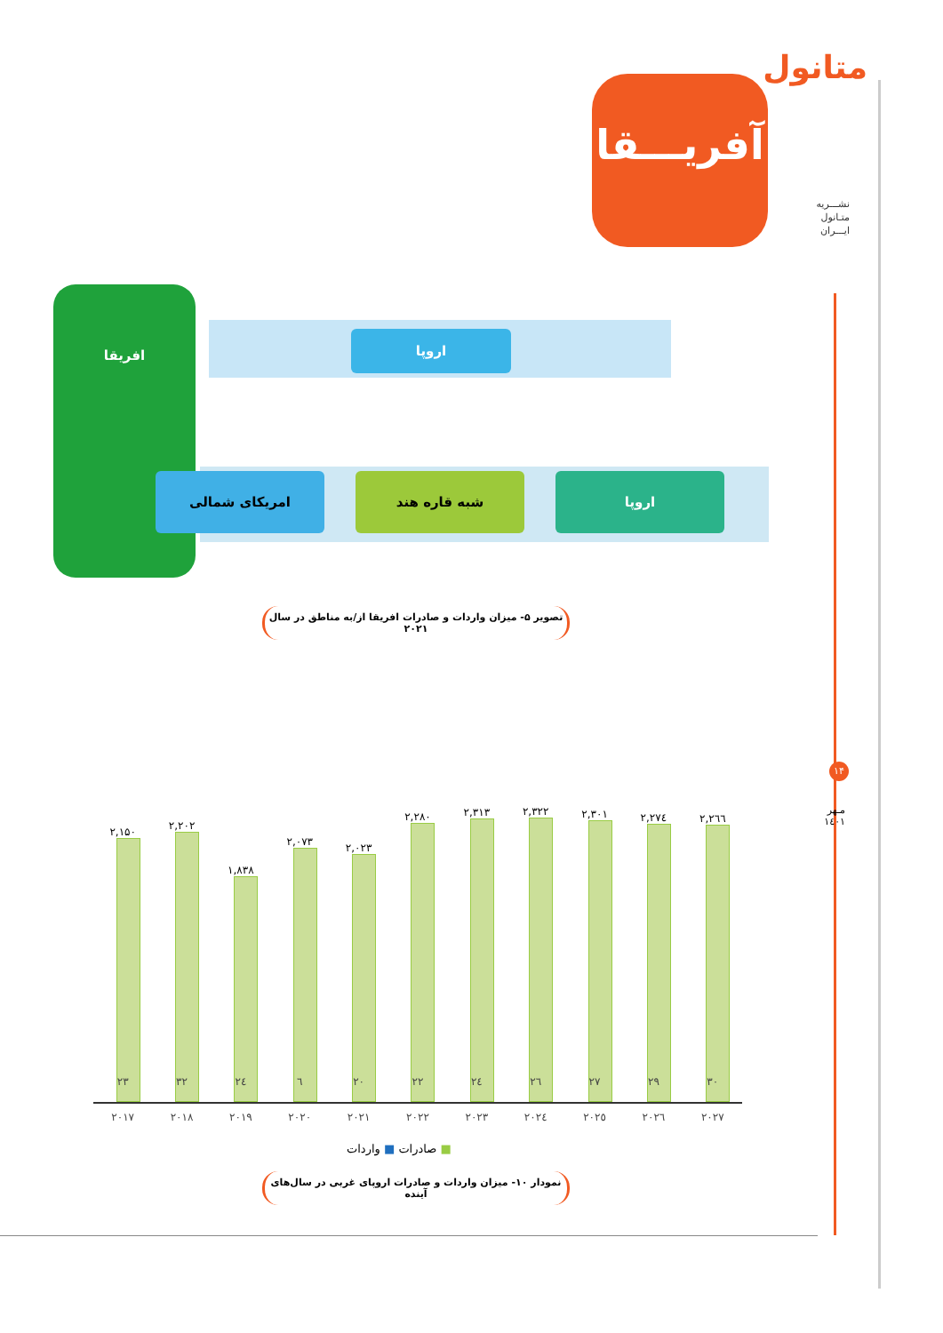متانول
نشـــریه
متـانول
ایـــران
۱۴
مـهر
۱٤۰۱
آفریـــقا
افریقا
اروپا
امریکای شمالی شبه قاره هند اروپا
تصویر ۵- میزان واردات و صادرات افریقا از/به مناطق در سال ۲۰۲۱
۲,۱۵۰
۲,۲۰۲
۱,۸۳۸
۲,۰۷۳
۲,۰۲۳
۲,۲۸۰
۲,۳۱۳
۲,۳۲۲
۲,۳۰۱
۲,۲۷٤
۲,۲٦٦
۲۳ ۳۲ ۲٤ ٦ ۲۰ ۲۲ ۲٤ ۲٦ ۲۷ ۲۹ ۳۰
۲۰۱۷ ۲۰۱۸ ۲۰۱۹ ۲۰۲۰ ۲۰۲۱ ۲۰۲۲ ۲۰۲۳ ۲۰۲٤ ۲۰۲٥ ۲۰۲٦ ۲۰۲۷
■ صادرات ■ واردات
نمودار ۱۰- میزان واردات و صادرات اروپای غربی در سال‌های آینده